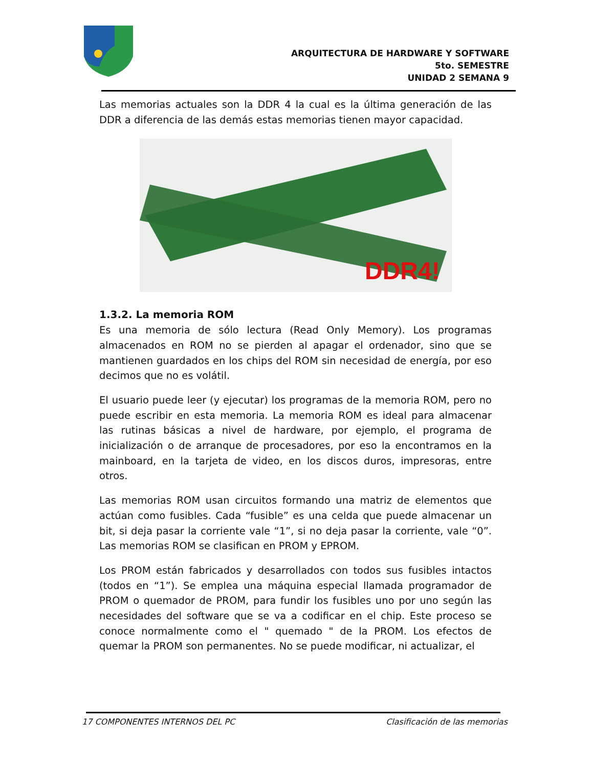ARQUITECTURA DE HARDWARE Y SOFTWARE
5to. SEMESTRE
UNIDAD 2 SEMANA 9
Las memorias actuales son la DDR 4 la cual es la última generación de las DDR a diferencia de las demás estas memorias tienen mayor capacidad.
DDR4!
1.3.2. La memoria ROM
Es una memoria de sólo lectura (Read Only Memory). Los programas almacenados en ROM no se pierden al apagar el ordenador, sino que se mantienen guardados en los chips del ROM sin necesidad de energía, por eso decimos que no es volátil.
El usuario puede leer (y ejecutar) los programas de la memoria ROM, pero no puede escribir en esta memoria. La memoria ROM es ideal para almacenar las rutinas básicas a nivel de hardware, por ejemplo, el programa de inicialización o de arranque de procesadores, por eso la encontramos en la mainboard, en la tarjeta de video, en los discos duros, impresoras, entre otros.
Las memorias ROM usan circuitos formando una matriz de elementos que actúan como fusibles. Cada “fusible” es una celda que puede almacenar un bit, si deja pasar la corriente vale “1”, si no deja pasar la corriente, vale “0”. Las memorias ROM se clasifican en PROM y EPROM.
Los PROM están fabricados y desarrollados con todos sus fusibles intactos (todos en “1”). Se emplea una máquina especial llamada programador de PROM o quemador de PROM, para fundir los fusibles uno por uno según las necesidades del software que se va a codificar en el chip. Este proceso se conoce normalmente como el " quemado " de la PROM. Los efectos de quemar la PROM son permanentes. No se puede modificar, ni actualizar, el
17 COMPONENTES INTERNOS DEL PC Clasificación de las memorias